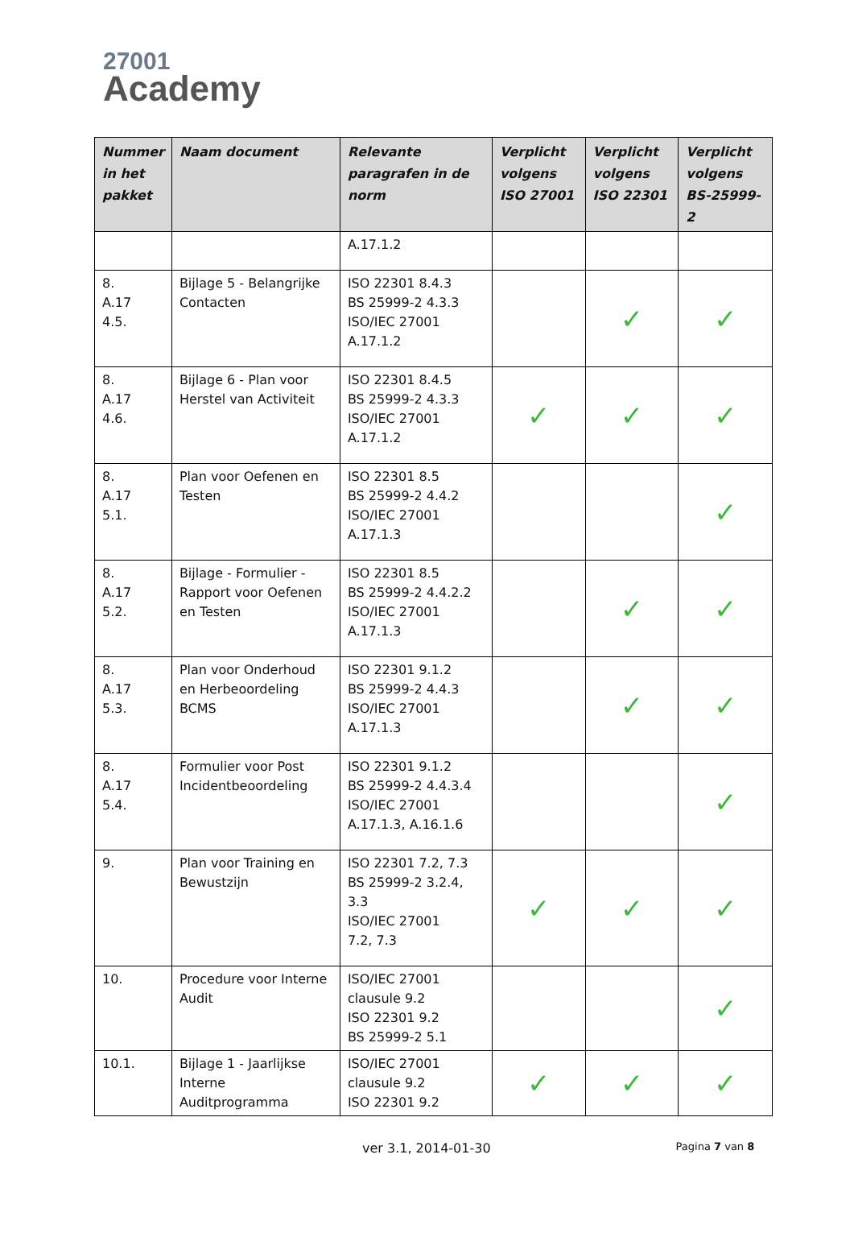27001
Academy
| Nummer in het pakket | Naam document | Relevante paragrafen in de norm | Verplicht volgens ISO 27001 | Verplicht volgens ISO 22301 | Verplicht volgens BS-25999-2 |
| --- | --- | --- | --- | --- | --- |
| | | A.17.1.2 | | | |
| 8. A.17 4.5. | Bijlage 5 - Belangrijke Contacten | ISO 22301 8.4.3 BS 25999-2 4.3.3 ISO/IEC 27001 A.17.1.2 | | ✓ | ✓ |
| 8. A.17 4.6. | Bijlage 6 - Plan voor Herstel van Activiteit | ISO 22301 8.4.5 BS 25999-2 4.3.3 ISO/IEC 27001 A.17.1.2 | ✓ | ✓ | ✓ |
| 8. A.17 5.1. | Plan voor Oefenen en Testen | ISO 22301 8.5 BS 25999-2 4.4.2 ISO/IEC 27001 A.17.1.3 | | | ✓ |
| 8. A.17 5.2. | Bijlage - Formulier - Rapport voor Oefenen en Testen | ISO 22301 8.5 BS 25999-2 4.4.2.2 ISO/IEC 27001 A.17.1.3 | | ✓ | ✓ |
| 8. A.17 5.3. | Plan voor Onderhoud en Herbeoordeling BCMS | ISO 22301 9.1.2 BS 25999-2 4.4.3 ISO/IEC 27001 A.17.1.3 | | ✓ | ✓ |
| 8. A.17 5.4. | Formulier voor Post Incidentbeoordeling | ISO 22301 9.1.2 BS 25999-2 4.4.3.4 ISO/IEC 27001 A.17.1.3, A.16.1.6 | | | ✓ |
| 9. | Plan voor Training en Bewustzijn | ISO 22301 7.2, 7.3 BS 25999-2 3.2.4, 3.3 ISO/IEC 27001 7.2, 7.3 | ✓ | ✓ | ✓ |
| 10. | Procedure voor Interne Audit | ISO/IEC 27001 clausule 9.2 ISO 22301 9.2 BS 25999-2 5.1 | | | ✓ |
| 10.1. | Bijlage 1 - Jaarlijkse Interne Auditprogramma | ISO/IEC 27001 clausule 9.2 ISO 22301 9.2 | ✓ | ✓ | ✓ |
ver 3.1, 2014-01-30 Pagina 7 van 8